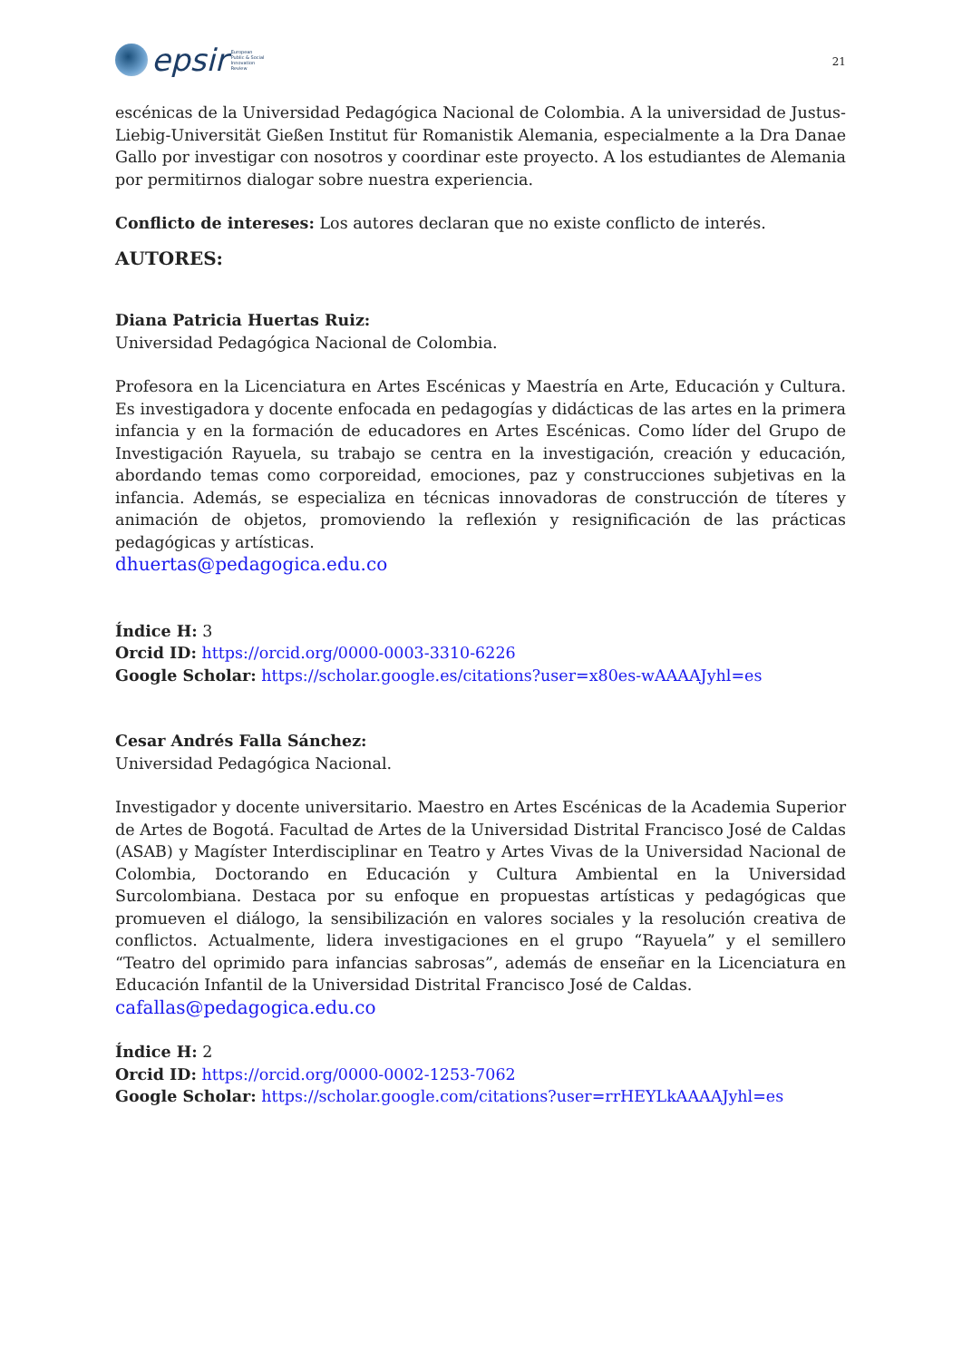epsir European
Public & Social
Innovation
Review
21
escénicas de la Universidad Pedagógica Nacional de Colombia. A la universidad de Justus-Liebig-Universität Gießen Institut für Romanistik Alemania, especialmente a la Dra Danae Gallo por investigar con nosotros y coordinar este proyecto. A los estudiantes de Alemania por permitirnos dialogar sobre nuestra experiencia.
Conflicto de intereses: Los autores declaran que no existe conflicto de interés.
AUTORES:
Diana Patricia Huertas Ruiz:
Universidad Pedagógica Nacional de Colombia.
Profesora en la Licenciatura en Artes Escénicas y Maestría en Arte, Educación y Cultura. Es investigadora y docente enfocada en pedagogías y didácticas de las artes en la primera infancia y en la formación de educadores en Artes Escénicas. Como líder del Grupo de Investigación Rayuela, su trabajo se centra en la investigación, creación y educación, abordando temas como corporeidad, emociones, paz y construcciones subjetivas en la infancia. Además, se especializa en técnicas innovadoras de construcción de títeres y animación de objetos, promoviendo la reflexión y resignificación de las prácticas pedagógicas y artísticas.
dhuertas@pedagogica.edu.co
Índice H: 3
Orcid ID: https://orcid.org/0000-0003-3310-6226
Google Scholar: https://scholar.google.es/citations?user=x80es-wAAAAJyhl=es
Cesar Andrés Falla Sánchez:
Universidad Pedagógica Nacional.
Investigador y docente universitario. Maestro en Artes Escénicas de la Academia Superior de Artes de Bogotá. Facultad de Artes de la Universidad Distrital Francisco José de Caldas (ASAB) y Magíster Interdisciplinar en Teatro y Artes Vivas de la Universidad Nacional de Colombia, Doctorando en Educación y Cultura Ambiental en la Universidad Surcolombiana. Destaca por su enfoque en propuestas artísticas y pedagógicas que promueven el diálogo, la sensibilización en valores sociales y la resolución creativa de conflictos. Actualmente, lidera investigaciones en el grupo “Rayuela” y el semillero “Teatro del oprimido para infancias sabrosas”, además de enseñar en la Licenciatura en Educación Infantil de la Universidad Distrital Francisco José de Caldas.
cafallas@pedagogica.edu.co
Índice H: 2
Orcid ID: https://orcid.org/0000-0002-1253-7062
Google Scholar: https://scholar.google.com/citations?user=rrHEYLkAAAAJyhl=es